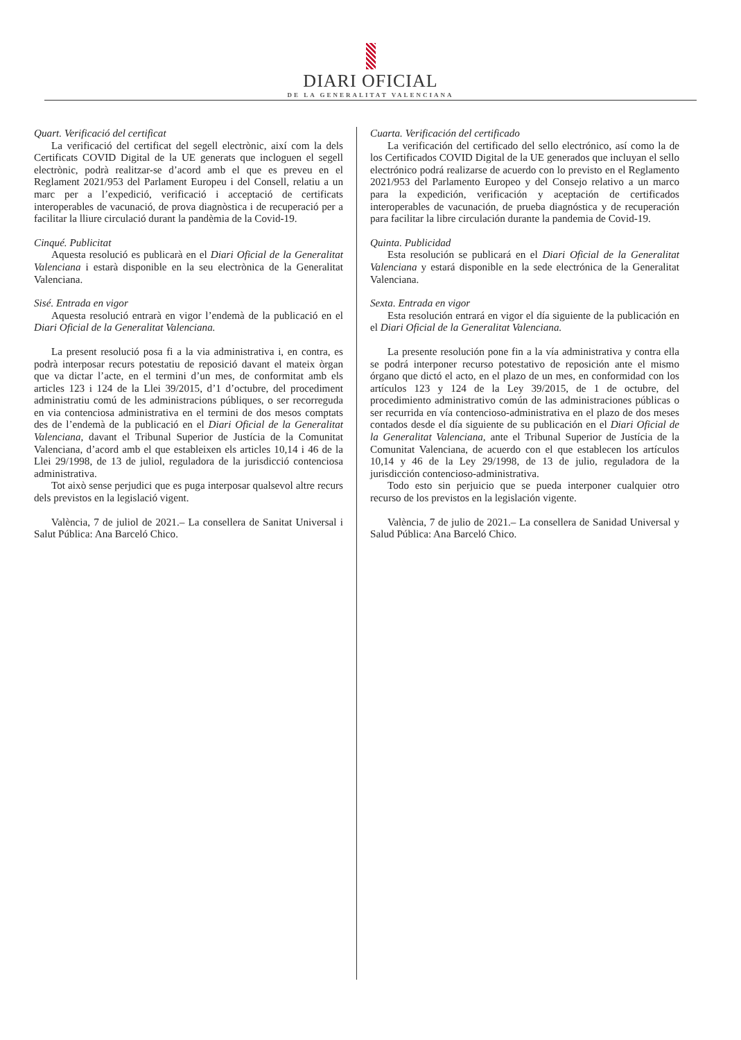DIARI OFICIAL
DE LA GENERALITAT VALENCIANA
Quart. Verificació del certificat
La verificació del certificat del segell electrònic, així com la dels Certificats COVID Digital de la UE generats que incloguen el segell electrònic, podrà realitzar-se d’acord amb el que es preveu en el Reglament 2021/953 del Parlament Europeu i del Consell, relatiu a un marc per a l’expedició, verificació i acceptació de certificats interoperables de vacunació, de prova diagnòstica i de recuperació per a facilitar la lliure circulació durant la pandèmia de la Covid-19.
Cinqué. Publicitat
Aquesta resolució es publicarà en el Diari Oficial de la Generalitat Valenciana i estarà disponible en la seu electrònica de la Generalitat Valenciana.
Sisé. Entrada en vigor
Aquesta resolució entrarà en vigor l’endemà de la publicació en el Diari Oficial de la Generalitat Valenciana.
La present resolució posa fi a la via administrativa i, en contra, es podrà interposar recurs potestatiu de reposició davant el mateix òrgan que va dictar l’acte, en el termini d’un mes, de conformitat amb els articles 123 i 124 de la Llei 39/2015, d’1 d’octubre, del procediment administratiu comú de les administracions públiques, o ser recorreguda en via contenciosa administrativa en el termini de dos mesos comptats des de l’endemà de la publicació en el Diari Oficial de la Generalitat Valenciana, davant el Tribunal Superior de Justícia de la Comunitat Valenciana, d’acord amb el que estableixen els articles 10,14 i 46 de la Llei 29/1998, de 13 de juliol, reguladora de la jurisdicció contenciosa administrativa.
Tot això sense perjudici que es puga interposar qualsevol altre recurs dels previstos en la legislació vigent.
València, 7 de juliol de 2021.– La consellera de Sanitat Universal i Salut Pública: Ana Barceló Chico.
Cuarta. Verificación del certificado
La verificación del certificado del sello electrónico, así como la de los Certificados COVID Digital de la UE generados que incluyan el sello electrónico podrá realizarse de acuerdo con lo previsto en el Reglamento 2021/953 del Parlamento Europeo y del Consejo relativo a un marco para la expedición, verificación y aceptación de certificados interoperables de vacunación, de prueba diagnóstica y de recuperación para facilitar la libre circulación durante la pandemia de Covid-19.
Quinta. Publicidad
Esta resolución se publicará en el Diari Oficial de la Generalitat Valenciana y estará disponible en la sede electrónica de la Generalitat Valenciana.
Sexta. Entrada en vigor
Esta resolución entrará en vigor el día siguiente de la publicación en el Diari Oficial de la Generalitat Valenciana.
La presente resolución pone fin a la vía administrativa y contra ella se podrá interponer recurso potestativo de reposición ante el mismo órgano que dictó el acto, en el plazo de un mes, en conformidad con los artículos 123 y 124 de la Ley 39/2015, de 1 de octubre, del procedimiento administrativo común de las administraciones públicas o ser recurrida en vía contencioso-administrativa en el plazo de dos meses contados desde el día siguiente de su publicación en el Diari Oficial de la Generalitat Valenciana, ante el Tribunal Superior de Justícia de la Comunitat Valenciana, de acuerdo con el que establecen los artículos 10,14 y 46 de la Ley 29/1998, de 13 de julio, reguladora de la jurisdicción contencioso-administrativa.
Todo esto sin perjuicio que se pueda interponer cualquier otro recurso de los previstos en la legislación vigente.
València, 7 de julio de 2021.– La consellera de Sanidad Universal y Salud Pública: Ana Barceló Chico.